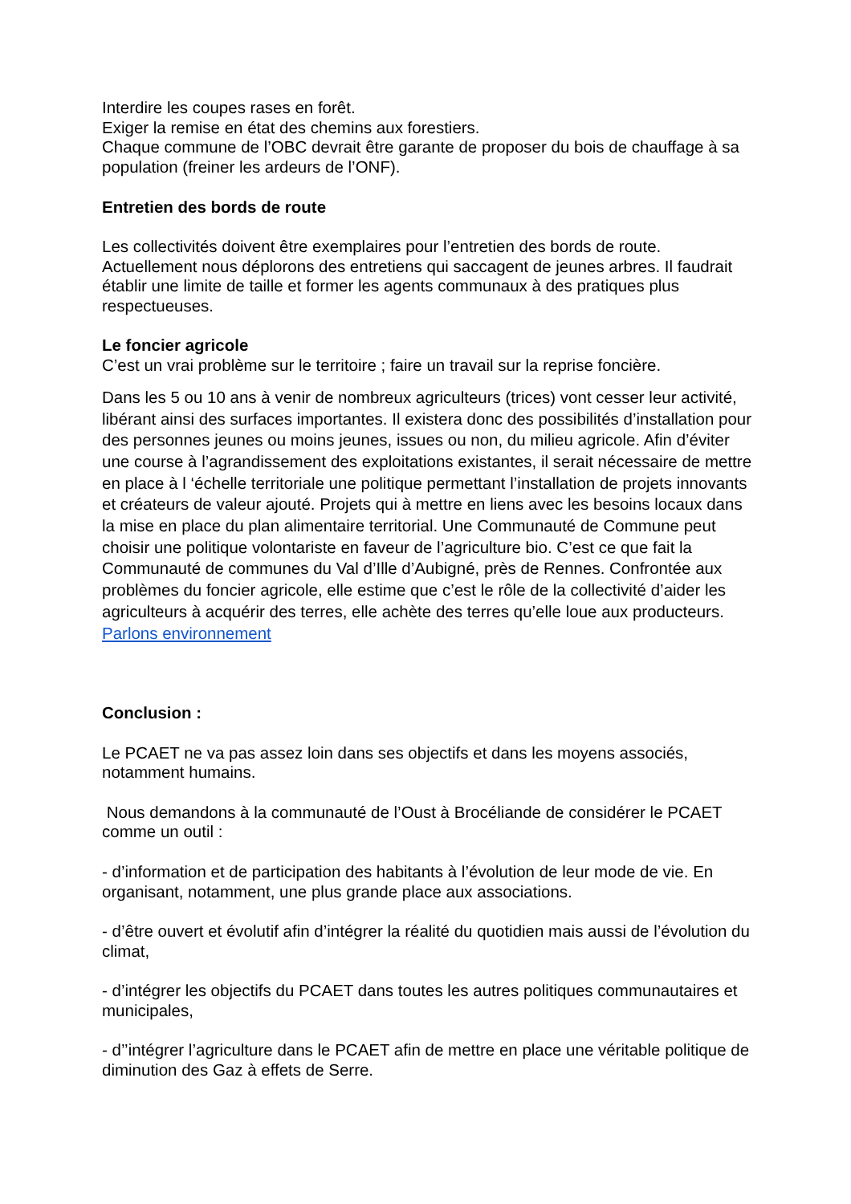Interdire les coupes rases en forêt.
Exiger la remise en état des chemins aux forestiers.
Chaque commune de l’OBC devrait être garante de proposer du bois de chauffage à sa population (freiner les ardeurs de l’ONF).
Entretien des bords de route
Les collectivités doivent être exemplaires pour l’entretien des bords de route.
Actuellement nous déplorons des entretiens qui saccagent de jeunes arbres. Il faudrait établir une limite de taille et former les agents communaux à des pratiques plus respectueuses.
Le foncier agricole
C’est un vrai problème sur le territoire ; faire un travail sur la reprise foncière.
Dans les 5 ou 10 ans à venir de nombreux agriculteurs (trices) vont cesser leur activité, libérant ainsi des surfaces importantes. Il existera donc des possibilités d’installation pour des personnes jeunes ou moins jeunes, issues ou non, du milieu agricole. Afin d’éviter une course à l’agrandissement des exploitations existantes, il serait nécessaire de mettre en place à l ‘échelle territoriale une politique permettant l’installation de projets innovants et créateurs de valeur ajouté. Projets qui à mettre en liens avec les besoins locaux dans la mise en place du plan alimentaire territorial. Une Communauté de Commune peut choisir une politique volontariste en faveur de l’agriculture bio. C’est ce que fait la Communauté de communes du Val d’Ille d’Aubigné, près de Rennes. Confrontée aux problèmes du foncier agricole, elle estime que c’est le rôle de la collectivité d’aider les agriculteurs à acquérir des terres, elle achète des terres qu’elle loue aux producteurs. Parlons environnement
Conclusion :
Le PCAET ne va pas assez loin dans ses objectifs et dans les moyens associés, notamment humains.
Nous demandons à la communauté de l’Oust à Brocéliande de considérer le PCAET comme un outil :
- d’information et de participation des habitants à l’évolution de leur mode de vie. En organisant, notamment, une plus grande place aux associations.
- d’être ouvert et évolutif afin d’intégrer la réalité du quotidien mais aussi de l’évolution du climat,
- d’intégrer les objectifs du PCAET dans toutes les autres politiques communautaires et municipales,
- d’’intégrer l’agriculture dans le PCAET afin de mettre en place une véritable politique de diminution des Gaz à effets de Serre.